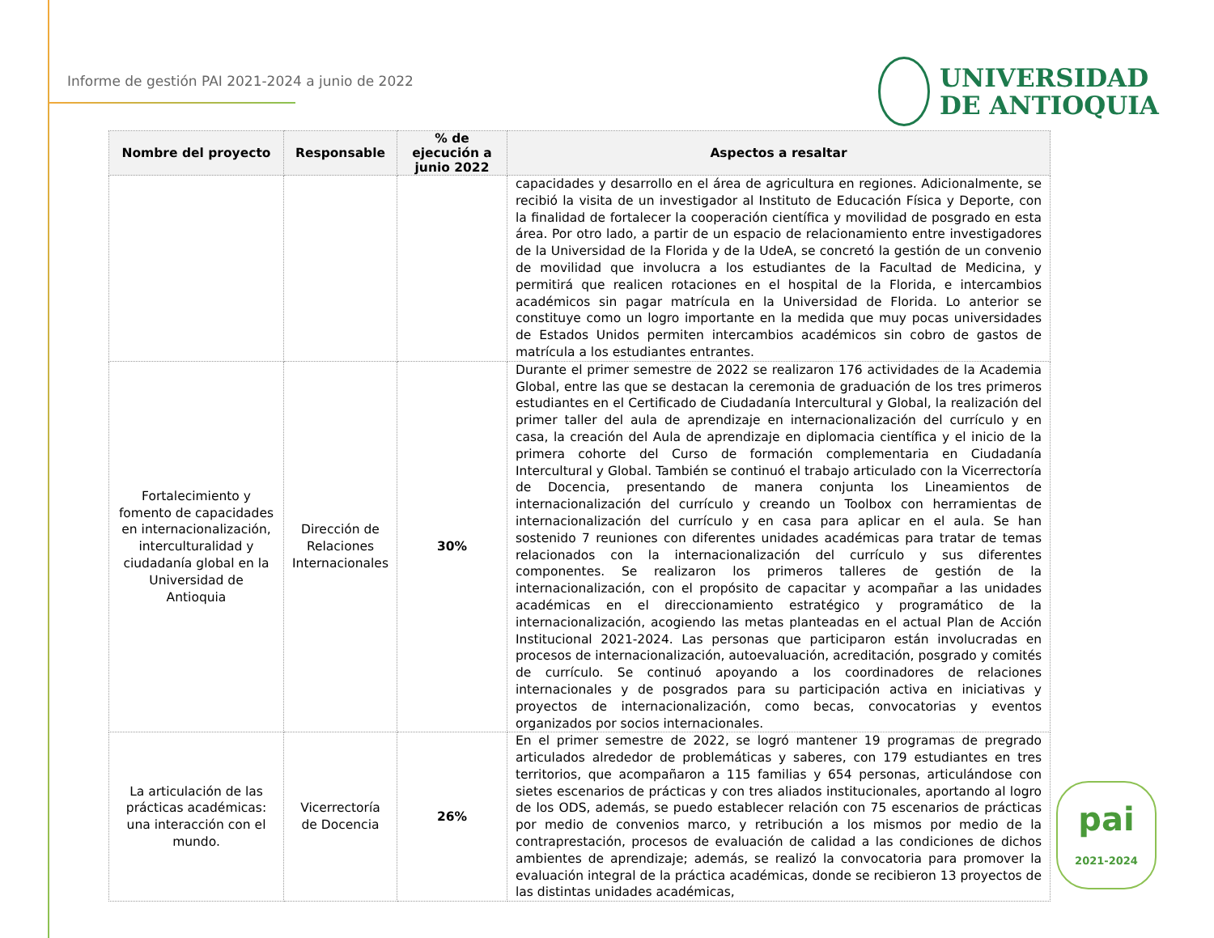Informe de gestión PAI 2021-2024 a junio de 2022
UNIVERSIDAD
DE ANTIOQUIA
| Nombre del proyecto | Responsable | % de ejecución a junio 2022 | Aspectos a resaltar |
| --- | --- | --- | --- |
| | | | capacidades y desarrollo en el área de agricultura en regiones. Adicionalmente, se recibió la visita de un investigador al Instituto de Educación Física y Deporte, con la finalidad de fortalecer la cooperación científica y movilidad de posgrado en esta área. Por otro lado, a partir de un espacio de relacionamiento entre investigadores de la Universidad de la Florida y de la UdeA, se concretó la gestión de un convenio de movilidad que involucra a los estudiantes de la Facultad de Medicina, y permitirá que realicen rotaciones en el hospital de la Florida, e intercambios académicos sin pagar matrícula en la Universidad de Florida. Lo anterior se constituye como un logro importante en la medida que muy pocas universidades de Estados Unidos permiten intercambios académicos sin cobro de gastos de matrícula a los estudiantes entrantes. |
| Fortalecimiento y fomento de capacidades en internacionalización, interculturalidad y ciudadanía global en la Universidad de Antioquia | Dirección de Relaciones Internacionales | 30% | Durante el primer semestre de 2022 se realizaron 176 actividades de la Academia Global, entre las que se destacan la ceremonia de graduación de los tres primeros estudiantes en el Certificado de Ciudadanía Intercultural y Global, la realización del primer taller del aula de aprendizaje en internacionalización del currículo y en casa, la creación del Aula de aprendizaje en diplomacia científica y el inicio de la primera cohorte del Curso de formación complementaria en Ciudadanía Intercultural y Global. También se continuó el trabajo articulado con la Vicerrectoría de Docencia, presentando de manera conjunta los Lineamientos de internacionalización del currículo y creando un Toolbox con herramientas de internacionalización del currículo y en casa para aplicar en el aula. Se han sostenido 7 reuniones con diferentes unidades académicas para tratar de temas relacionados con la internacionalización del currículo y sus diferentes componentes. Se realizaron los primeros talleres de gestión de la internacionalización, con el propósito de capacitar y acompañar a las unidades académicas en el direccionamiento estratégico y programático de la internacionalización, acogiendo las metas planteadas en el actual Plan de Acción Institucional 2021-2024. Las personas que participaron están involucradas en procesos de internacionalización, autoevaluación, acreditación, posgrado y comités de currículo. Se continuó apoyando a los coordinadores de relaciones internacionales y de posgrados para su participación activa en iniciativas y proyectos de internacionalización, como becas, convocatorias y eventos organizados por socios internacionales. |
| La articulación de las prácticas académicas: una interacción con el mundo. | Vicerrectoría de Docencia | 26% | En el primer semestre de 2022, se logró mantener 19 programas de pregrado articulados alrededor de problemáticas y saberes, con 179 estudiantes en tres territorios, que acompañaron a 115 familias y 654 personas, articulándose con sietes escenarios de prácticas y con tres aliados institucionales, aportando al logro de los ODS, además, se puedo establecer relación con 75 escenarios de prácticas por medio de convenios marco, y retribución a los mismos por medio de la contraprestación, procesos de evaluación de calidad a las condiciones de dichos ambientes de aprendizaje; además, se realizó la convocatoria para promover la evaluación integral de la práctica académicas, donde se recibieron 13 proyectos de las distintas unidades académicas, |
pai
2021-2024